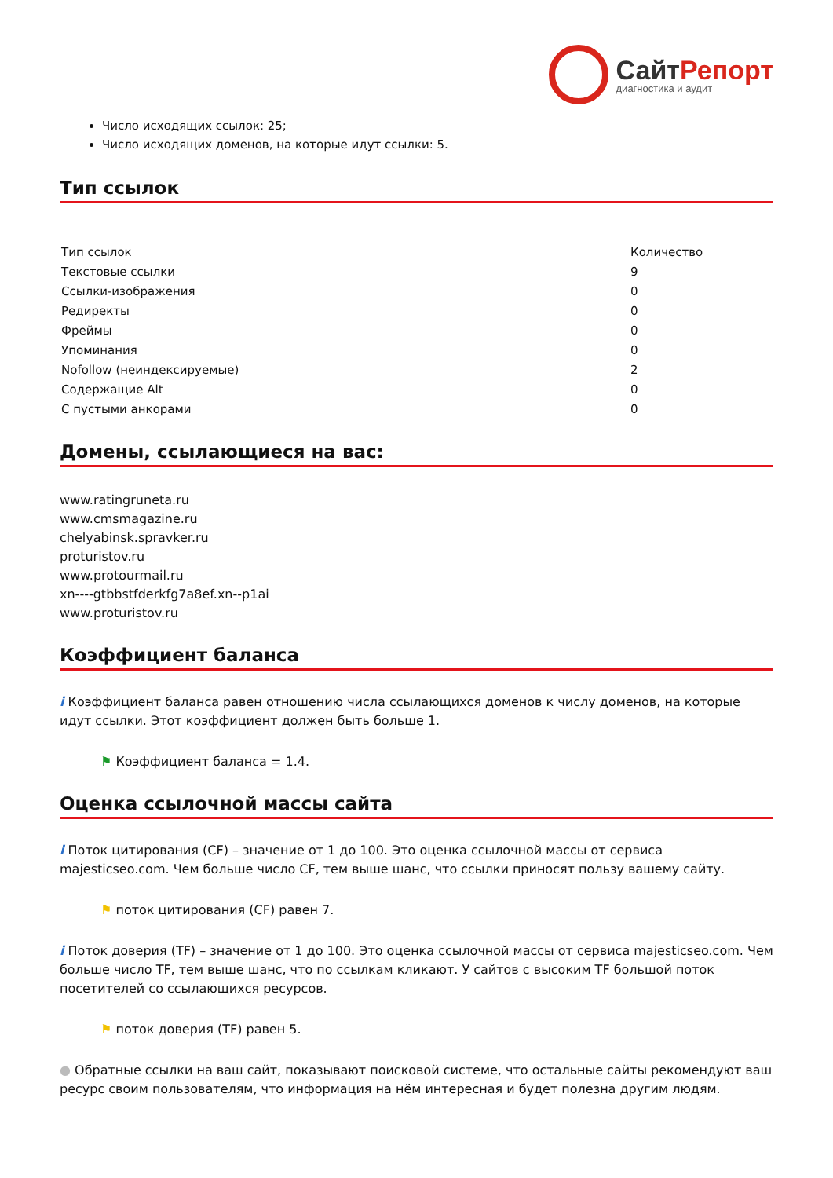СайтРепорт
диагностика и аудит
Число исходящих ссылок: 25;
Число исходящих доменов, на которые идут ссылки: 5.
Тип ссылок
| Тип ссылок | Количество |
| --- | --- |
| Текстовые ссылки | 9 |
| Ссылки-изображения | 0 |
| Редиректы | 0 |
| Фреймы | 0 |
| Упоминания | 0 |
| Nofollow (неиндексируемые) | 2 |
| Содержащие Alt | 0 |
| С пустыми анкорами | 0 |
Домены, ссылающиеся на вас:
www.ratingruneta.ru
www.cmsmagazine.ru
chelyabinsk.spravker.ru
proturistov.ru
www.protourmail.ru
xn----gtbbstfderkfg7a8ef.xn--p1ai
www.proturistov.ru
Коэффициент баланса
i Коэффициент баланса равен отношению числа ссылающихся доменов к числу доменов, на которые идут ссылки. Этот коэффициент должен быть больше 1.
⚑ Коэффициент баланса = 1.4.
Оценка ссылочной массы сайта
i Поток цитирования (CF) – значение от 1 до 100. Это оценка ссылочной массы от сервиса majesticseo.com. Чем больше число CF, тем выше шанс, что ссылки приносят пользу вашему сайту.
⚑ поток цитирования (CF) равен 7.
i Поток доверия (TF) – значение от 1 до 100. Это оценка ссылочной массы от сервиса majesticseo.com. Чем больше число TF, тем выше шанс, что по ссылкам кликают. У сайтов с высоким TF большой поток посетителей со ссылающихся ресурсов.
⚑ поток доверия (TF) равен 5.
● Обратные ссылки на ваш сайт, показывают поисковой системе, что остальные сайты рекомендуют ваш ресурс своим пользователям, что информация на нём интересная и будет полезна другим людям.